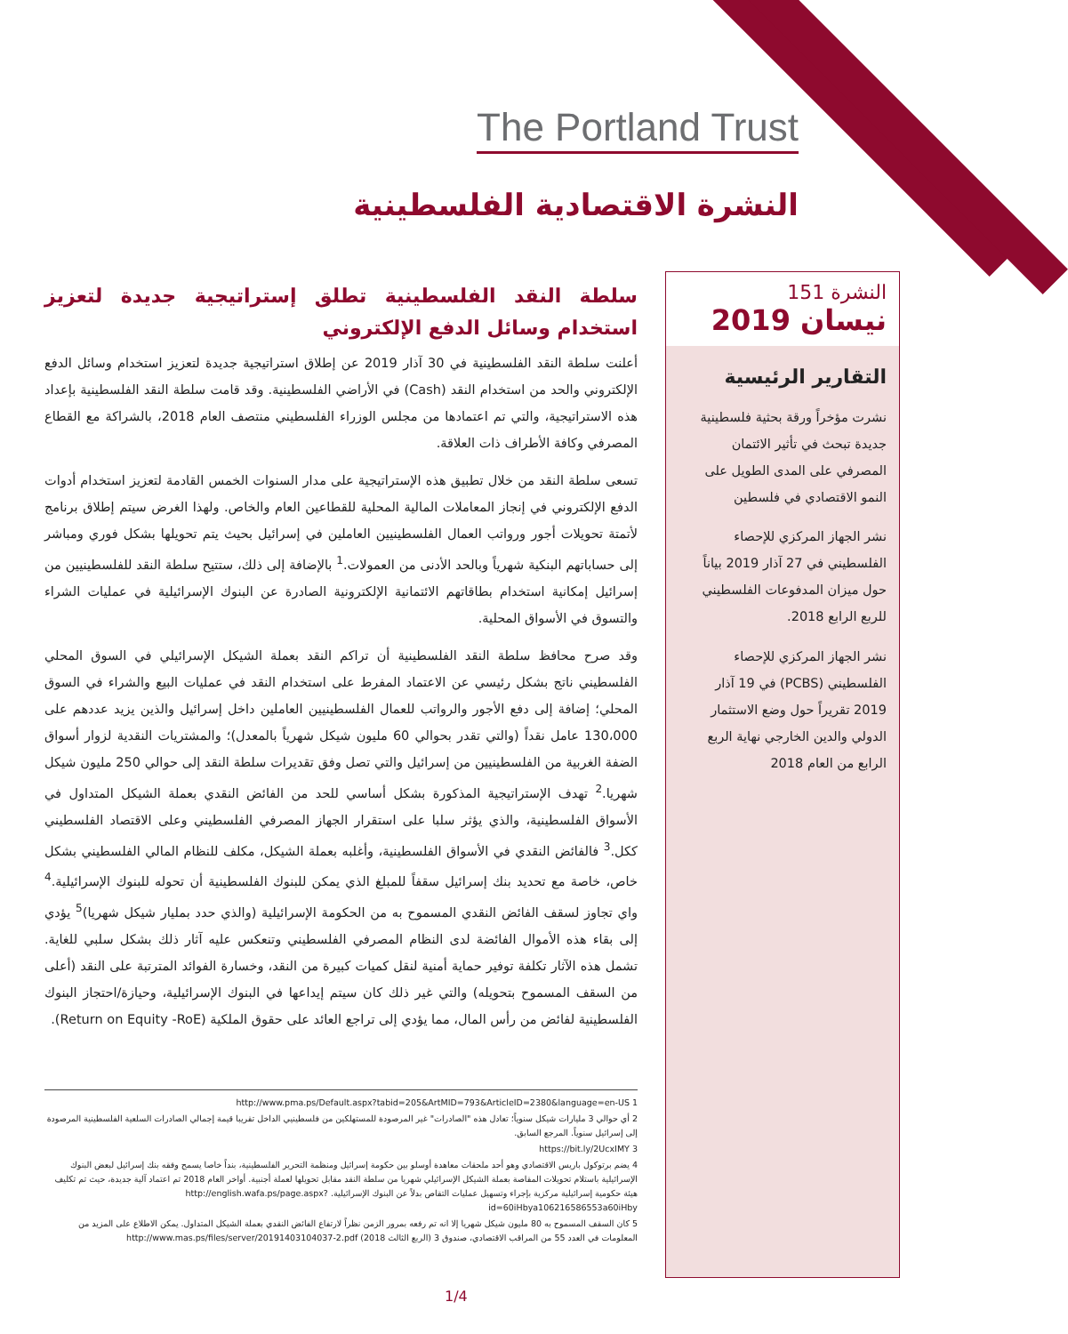The Portland Trust
النشرة الاقتصادية الفلسطينية
سلطة النقد الفلسطينية تطلق إستراتيجية جديدة لتعزيز استخدام وسائل الدفع الإلكتروني
أعلنت سلطة النقد الفلسطينية في 30 آذار 2019 عن إطلاق استراتيجية جديدة لتعزيز استخدام وسائل الدفع الإلكتروني والحد من استخدام النقد (Cash) في الأراضي الفلسطينية. وقد قامت سلطة النقد الفلسطينية بإعداد هذه الاستراتيجية، والتي تم اعتمادها من مجلس الوزراء الفلسطيني منتصف العام 2018، بالشراكة مع القطاع المصرفي وكافة الأطراف ذات العلاقة.
تسعى سلطة النقد من خلال تطبيق هذه الإستراتيجية على مدار السنوات الخمس القادمة لتعزيز استخدام أدوات الدفع الإلكتروني في إنجاز المعاملات المالية المحلية للقطاعين العام والخاص. ولهذا الغرض سيتم إطلاق برنامج لأتمتة تحويلات أجور ورواتب العمال الفلسطينيين العاملين في إسرائيل بحيث يتم تحويلها بشكل فوري ومباشر إلى حساباتهم البنكية شهرياً وبالحد الأدنى من العمولات.<sup>1</sup> بالإضافة إلى ذلك، ستتيح سلطة النقد للفلسطينيين من إسرائيل إمكانية استخدام بطاقاتهم الائتمانية الإلكترونية الصادرة عن البنوك الإسرائيلية في عمليات الشراء والتسوق في الأسواق المحلية.
وقد صرح محافظ سلطة النقد الفلسطينية أن تراكم النقد بعملة الشيكل الإسرائيلي في السوق المحلي الفلسطيني ناتج بشكل رئيسي عن الاعتماد المفرط على استخدام النقد في عمليات البيع والشراء في السوق المحلي؛ إضافة إلى دفع الأجور والرواتب للعمال الفلسطينيين العاملين داخل إسرائيل والذين يزيد عددهم على 130،000 عامل نقداً (والتي تقدر بحوالي 60 مليون شيكل شهرياً بالمعدل)؛ والمشتريات النقدية لزوار أسواق الضفة الغربية من الفلسطينيين من إسرائيل والتي تصل وفق تقديرات سلطة النقد إلى حوالي 250 مليون شيكل شهريا.<sup>2</sup> تهدف الإستراتيجية المذكورة بشكل أساسي للحد من الفائض النقدي بعملة الشيكل المتداول في الأسواق الفلسطينية، والذي يؤثر سلبا على استقرار الجهاز المصرفي الفلسطيني وعلى الاقتصاد الفلسطيني ككل.<sup>3</sup> فالفائض النقدي في الأسواق الفلسطينية، وأغلبه بعملة الشيكل، مكلف للنظام المالي الفلسطيني بشكل خاص، خاصة مع تحديد بنك إسرائيل سقفاً للمبلغ الذي يمكن للبنوك الفلسطينية أن تحوله للبنوك الإسرائيلية.<sup>4</sup> واي تجاوز لسقف الفائض النقدي المسموح به من الحكومة الإسرائيلية (والذي حدد بمليار شيكل شهريا)<sup>5</sup> يؤدي إلى بقاء هذه الأموال الفائضة لدى النظام المصرفي الفلسطيني وتنعكس عليه آثار ذلك بشكل سلبي للغاية. تشمل هذه الآثار تكلفة توفير حماية أمنية لنقل كميات كبيرة من النقد، وخسارة الفوائد المترتبة على النقد (أعلى من السقف المسموح بتحويله) والتي غير ذلك كان سيتم إيداعها في البنوك الإسرائيلية، وحيازة/احتجاز البنوك الفلسطينية لفائض من رأس المال، مما يؤدي إلى تراجع العائد على حقوق الملكية (Return on Equity -RoE).
النشرة 151
نيسان 2019
التقارير الرئيسية
نشرت مؤخراً ورقة بحثية فلسطينية جديدة تبحث في تأثير الائتمان المصرفي على المدى الطويل على النمو الاقتصادي في فلسطين
نشر الجهاز المركزي للإحصاء الفلسطيني في 27 آذار 2019 بياناً حول ميزان المدفوعات الفلسطيني للربع الرابع 2018.
نشر الجهاز المركزي للإحصاء الفلسطيني (PCBS) في 19 آذار 2019 تقريراً حول وضع الاستثمار الدولي والدين الخارجي نهاية الربع الرابع من العام 2018
1 http://www.pma.ps/Default.aspx?tabid=205&ArtMID=793&ArticleID=2380&language=en-US
2 أي حوالي 3 مليارات شيكل سنوياً؛ تعادل هذه "الصادرات" غير المرصودة للمستهلكين من فلسطينيي الداخل تقريبا قيمة إجمالي الصادرات السلعية الفلسطينية المرصودة إلى إسرائيل سنوياً. المرجع السابق.
3 https://bit.ly/2UcxIMY
4 يضم برتوكول باريس الاقتصادي وهو أحد ملحقات معاهدة أوسلو بين حكومة إسرائيل ومنظمة التحرير الفلسطينية، بنداً خاصا يسمح وفقه بنك إسرائيل لبعض البنوك الإسرائيلية باستلام تحويلات المقاصة بعملة الشيكل الإسرائيلي شهريا من سلطة النقد مقابل تحويلها لعملة أجنبية. أواخر العام 2018 تم اعتماد آلية جديدة، حيث تم تكليف هيئة حكومية إسرائيلية مركزية بإجراء وتسهيل عمليات التقاص بدلاً عن البنوك الإسرائيلية. http://english.wafa.ps/page.aspx?id=60iHbya106216586553a60iHby
5 كان السقف المسموح به 80 مليون شيكل شهريا إلا انه تم رفعه بمرور الزمن نظراً لارتفاع الفائض النقدي بعملة الشيكل المتداول. يمكن الاطلاع على المزيد من المعلومات في العدد 55 من المراقب الاقتصادي، صندوق 3 (الربع الثالث 2018) http://www.mas.ps/files/server/20191403104037-2.pdf
1/4